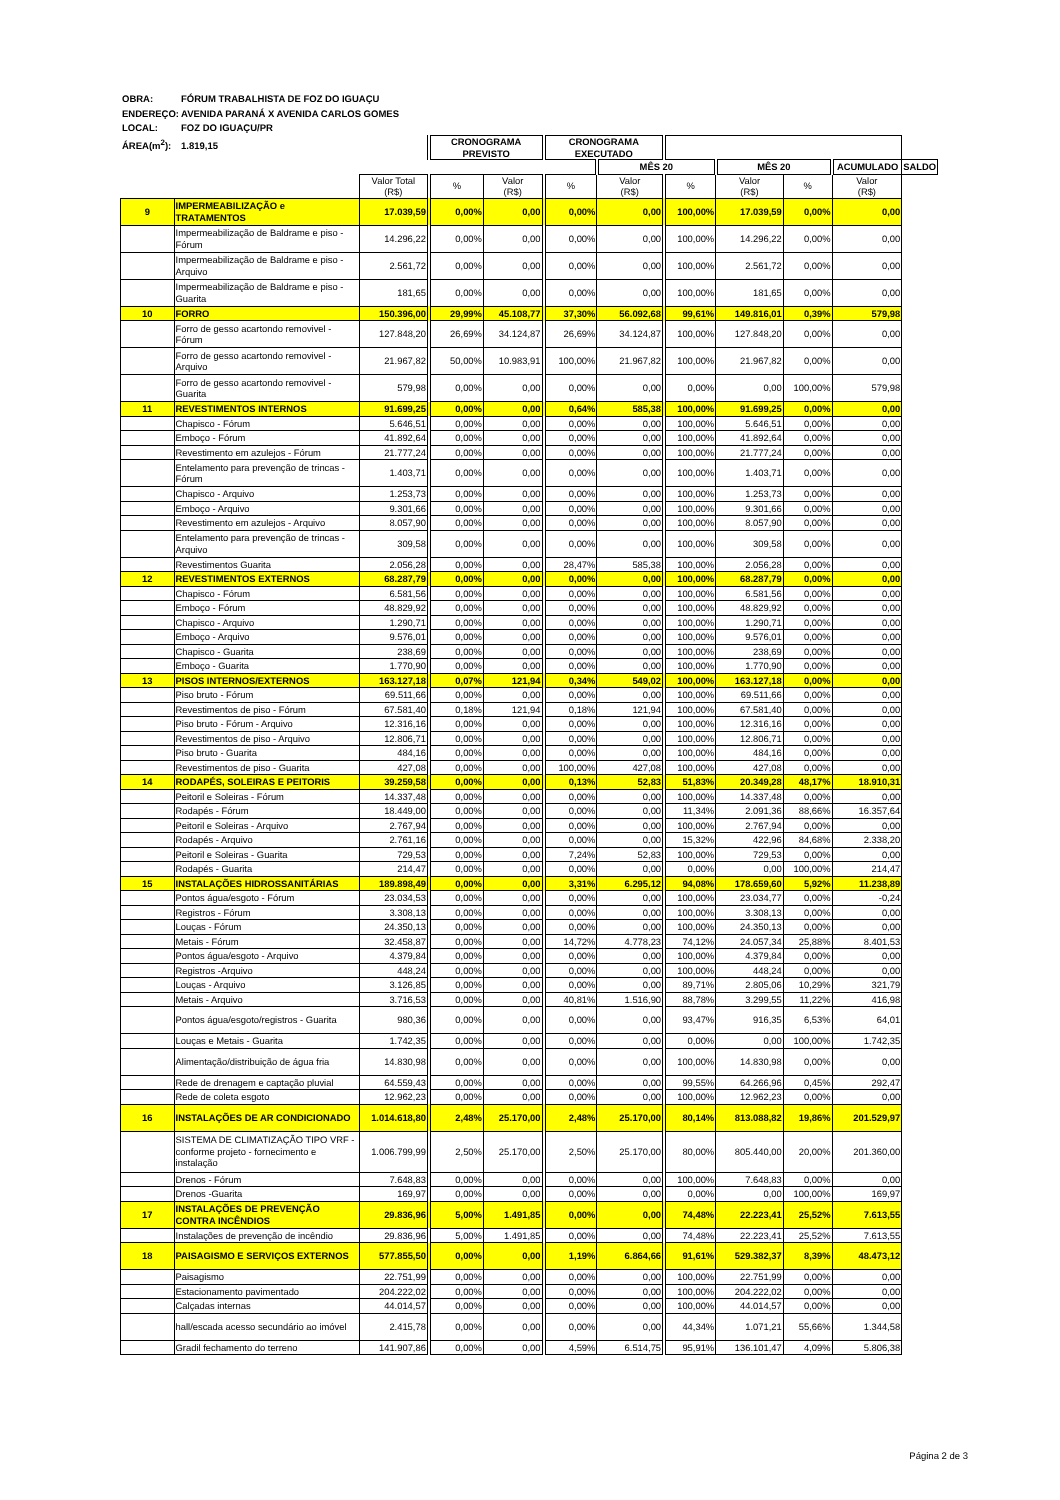OBRA: FÓRUM TRABALHISTA DE FOZ DO IGUAÇU
ENDEREÇO: AVENIDA PARANÁ X AVENIDA CARLOS GOMES
LOCAL: FOZ DO IGUAÇU/PR
ÁREA(m<sup>2</sup>): 1.819,15
| | | | CRONOGRAMA PREVISTO | | CRONOGRAMA EXECUTADO | | | | | | |
| --- | --- | --- | --- | --- | --- | --- | --- | --- | --- | --- | --- |
| | | | | | | MÊS 20 | | MÊS 20 | | ACUMULADO | SALDO |
| | | Valor Total (R$) | % | Valor (R$) | % | Valor (R$) | % | Valor (R$) | % | Valor (R$) | |
| 9 | IMPERMEABILIZAÇÃO e TRATAMENTOS | 17.039,59 | 0,00% | 0,00 | 0,00% | 0,00 | 100,00% | 17.039,59 | 0,00% | 0,00 | |
| | Impermeabilização de Baldrame e piso - Fórum | 14.296,22 | 0,00% | 0,00 | 0,00% | 0,00 | 100,00% | 14.296,22 | 0,00% | 0,00 | |
| | Impermeabilização de Baldrame e piso - Arquivo | 2.561,72 | 0,00% | 0,00 | 0,00% | 0,00 | 100,00% | 2.561,72 | 0,00% | 0,00 | |
| | Impermeabilização de Baldrame e piso - Guarita | 181,65 | 0,00% | 0,00 | 0,00% | 0,00 | 100,00% | 181,65 | 0,00% | 0,00 | |
| 10 | FORRO | 150.396,00 | 29,99% | 45.108,77 | 37,30% | 56.092,68 | 99,61% | 149.816,01 | 0,39% | 579,98 | |
| | Forro de gesso acartondo removivel - Fórum | 127.848,20 | 26,69% | 34.124,87 | 26,69% | 34.124,87 | 100,00% | 127.848,20 | 0,00% | 0,00 | |
| | Forro de gesso acartondo removivel - Arquivo | 21.967,82 | 50,00% | 10.983,91 | 100,00% | 21.967,82 | 100,00% | 21.967,82 | 0,00% | 0,00 | |
| | Forro de gesso acartondo removivel - Guarita | 579,98 | 0,00% | 0,00 | 0,00% | 0,00 | 0,00% | 0,00 | 100,00% | 579,98 | |
| 11 | REVESTIMENTOS INTERNOS | 91.699,25 | 0,00% | 0,00 | 0,64% | 585,38 | 100,00% | 91.699,25 | 0,00% | 0,00 | |
| | Chapisco - Fórum | 5.646,51 | 0,00% | 0,00 | 0,00% | 0,00 | 100,00% | 5.646,51 | 0,00% | 0,00 | |
| | Emboço - Fórum | 41.892,64 | 0,00% | 0,00 | 0,00% | 0,00 | 100,00% | 41.892,64 | 0,00% | 0,00 | |
| | Revestimento em azulejos - Fórum | 21.777,24 | 0,00% | 0,00 | 0,00% | 0,00 | 100,00% | 21.777,24 | 0,00% | 0,00 | |
| | Entelamento para prevenção de trincas - Fórum | 1.403,71 | 0,00% | 0,00 | 0,00% | 0,00 | 100,00% | 1.403,71 | 0,00% | 0,00 | |
| | Chapisco - Arquivo | 1.253,73 | 0,00% | 0,00 | 0,00% | 0,00 | 100,00% | 1.253,73 | 0,00% | 0,00 | |
| | Emboço - Arquivo | 9.301,66 | 0,00% | 0,00 | 0,00% | 0,00 | 100,00% | 9.301,66 | 0,00% | 0,00 | |
| | Revestimento em azulejos - Arquivo | 8.057,90 | 0,00% | 0,00 | 0,00% | 0,00 | 100,00% | 8.057,90 | 0,00% | 0,00 | |
| | Entelamento para prevenção de trincas - Arquivo | 309,58 | 0,00% | 0,00 | 0,00% | 0,00 | 100,00% | 309,58 | 0,00% | 0,00 | |
| | Revestimentos Guarita | 2.056,28 | 0,00% | 0,00 | 28,47% | 585,38 | 100,00% | 2.056,28 | 0,00% | 0,00 | |
| 12 | REVESTIMENTOS EXTERNOS | 68.287,79 | 0,00% | 0,00 | 0,00% | 0,00 | 100,00% | 68.287,79 | 0,00% | 0,00 | |
| | Chapisco - Fórum | 6.581,56 | 0,00% | 0,00 | 0,00% | 0,00 | 100,00% | 6.581,56 | 0,00% | 0,00 | |
| | Emboço - Fórum | 48.829,92 | 0,00% | 0,00 | 0,00% | 0,00 | 100,00% | 48.829,92 | 0,00% | 0,00 | |
| | Chapisco - Arquivo | 1.290,71 | 0,00% | 0,00 | 0,00% | 0,00 | 100,00% | 1.290,71 | 0,00% | 0,00 | |
| | Emboço - Arquivo | 9.576,01 | 0,00% | 0,00 | 0,00% | 0,00 | 100,00% | 9.576,01 | 0,00% | 0,00 | |
| | Chapisco - Guarita | 238,69 | 0,00% | 0,00 | 0,00% | 0,00 | 100,00% | 238,69 | 0,00% | 0,00 | |
| | Emboço - Guarita | 1.770,90 | 0,00% | 0,00 | 0,00% | 0,00 | 100,00% | 1.770,90 | 0,00% | 0,00 | |
| 13 | PISOS INTERNOS/EXTERNOS | 163.127,18 | 0,07% | 121,94 | 0,34% | 549,02 | 100,00% | 163.127,18 | 0,00% | 0,00 | |
| | Piso bruto - Fórum | 69.511,66 | 0,00% | 0,00 | 0,00% | 0,00 | 100,00% | 69.511,66 | 0,00% | 0,00 | |
| | Revestimentos de piso - Fórum | 67.581,40 | 0,18% | 121,94 | 0,18% | 121,94 | 100,00% | 67.581,40 | 0,00% | 0,00 | |
| | Piso bruto - Fórum - Arquivo | 12.316,16 | 0,00% | 0,00 | 0,00% | 0,00 | 100,00% | 12.316,16 | 0,00% | 0,00 | |
| | Revestimentos de piso - Arquivo | 12.806,71 | 0,00% | 0,00 | 0,00% | 0,00 | 100,00% | 12.806,71 | 0,00% | 0,00 | |
| | Piso bruto - Guarita | 484,16 | 0,00% | 0,00 | 0,00% | 0,00 | 100,00% | 484,16 | 0,00% | 0,00 | |
| | Revestimentos de piso - Guarita | 427,08 | 0,00% | 0,00 | 100,00% | 427,08 | 100,00% | 427,08 | 0,00% | 0,00 | |
| 14 | RODAPÉS, SOLEIRAS E PEITORIS | 39.259,58 | 0,00% | 0,00 | 0,13% | 52,83 | 51,83% | 20.349,28 | 48,17% | 18.910,31 | |
| | Peitoril e Soleiras - Fórum | 14.337,48 | 0,00% | 0,00 | 0,00% | 0,00 | 100,00% | 14.337,48 | 0,00% | 0,00 | |
| | Rodapés - Fórum | 18.449,00 | 0,00% | 0,00 | 0,00% | 0,00 | 11,34% | 2.091,36 | 88,66% | 16.357,64 | |
| | Peitoril e Soleiras - Arquivo | 2.767,94 | 0,00% | 0,00 | 0,00% | 0,00 | 100,00% | 2.767,94 | 0,00% | 0,00 | |
| | Rodapés - Arquivo | 2.761,16 | 0,00% | 0,00 | 0,00% | 0,00 | 15,32% | 422,96 | 84,68% | 2.338,20 | |
| | Peitoril e Soleiras - Guarita | 729,53 | 0,00% | 0,00 | 7,24% | 52,83 | 100,00% | 729,53 | 0,00% | 0,00 | |
| | Rodapés - Guarita | 214,47 | 0,00% | 0,00 | 0,00% | 0,00 | 0,00% | 0,00 | 100,00% | 214,47 | |
| 15 | INSTALAÇÕES HIDROSSANITÁRIAS | 189.898,49 | 0,00% | 0,00 | 3,31% | 6.295,12 | 94,08% | 178.659,60 | 5,92% | 11.238,89 | |
| | Pontos água/esgoto - Fórum | 23.034,53 | 0,00% | 0,00 | 0,00% | 0,00 | 100,00% | 23.034,77 | 0,00% | -0,24 | |
| | Registros - Fórum | 3.308,13 | 0,00% | 0,00 | 0,00% | 0,00 | 100,00% | 3.308,13 | 0,00% | 0,00 | |
| | Louças - Fórum | 24.350,13 | 0,00% | 0,00 | 0,00% | 0,00 | 100,00% | 24.350,13 | 0,00% | 0,00 | |
| | Metais - Fórum | 32.458,87 | 0,00% | 0,00 | 14,72% | 4.778,23 | 74,12% | 24.057,34 | 25,88% | 8.401,53 | |
| | Pontos água/esgoto - Arquivo | 4.379,84 | 0,00% | 0,00 | 0,00% | 0,00 | 100,00% | 4.379,84 | 0,00% | 0,00 | |
| | Registros -Arquivo | 448,24 | 0,00% | 0,00 | 0,00% | 0,00 | 100,00% | 448,24 | 0,00% | 0,00 | |
| | Louças - Arquivo | 3.126,85 | 0,00% | 0,00 | 0,00% | 0,00 | 89,71% | 2.805,06 | 10,29% | 321,79 | |
| | Metais - Arquivo | 3.716,53 | 0,00% | 0,00 | 40,81% | 1.516,90 | 88,78% | 3.299,55 | 11,22% | 416,98 | |
| | Pontos água/esgoto/registros - Guarita | 980,36 | 0,00% | 0,00 | 0,00% | 0,00 | 93,47% | 916,35 | 6,53% | 64,01 | |
| | Louças e Metais - Guarita | 1.742,35 | 0,00% | 0,00 | 0,00% | 0,00 | 0,00% | 0,00 | 100,00% | 1.742,35 | |
| | Alimentação/distribuição de água fria | 14.830,98 | 0,00% | 0,00 | 0,00% | 0,00 | 100,00% | 14.830,98 | 0,00% | 0,00 | |
| | Rede de drenagem e captação pluvial | 64.559,43 | 0,00% | 0,00 | 0,00% | 0,00 | 99,55% | 64.266,96 | 0,45% | 292,47 | |
| | Rede de coleta esgoto | 12.962,23 | 0,00% | 0,00 | 0,00% | 0,00 | 100,00% | 12.962,23 | 0,00% | 0,00 | |
| 16 | INSTALAÇÕES DE AR CONDICIONADO | 1.014.618,80 | 2,48% | 25.170,00 | 2,48% | 25.170,00 | 80,14% | 813.088,82 | 19,86% | 201.529,97 | |
| | SISTEMA DE CLIMATIZAÇÃO TIPO VRF - conforme projeto - fornecimento e instalação | 1.006.799,99 | 2,50% | 25.170,00 | 2,50% | 25.170,00 | 80,00% | 805.440,00 | 20,00% | 201.360,00 | |
| | Drenos - Fórum | 7.648,83 | 0,00% | 0,00 | 0,00% | 0,00 | 100,00% | 7.648,83 | 0,00% | 0,00 | |
| | Drenos -Guarita | 169,97 | 0,00% | 0,00 | 0,00% | 0,00 | 0,00% | 0,00 | 100,00% | 169,97 | |
| 17 | INSTALAÇÕES DE PREVENÇÃO CONTRA INCÊNDIOS | 29.836,96 | 5,00% | 1.491,85 | 0,00% | 0,00 | 74,48% | 22.223,41 | 25,52% | 7.613,55 | |
| | Instalações de prevenção de incêndio | 29.836,96 | 5,00% | 1.491,85 | 0,00% | 0,00 | 74,48% | 22.223,41 | 25,52% | 7.613,55 | |
| 18 | PAISAGISMO E SERVIÇOS EXTERNOS | 577.855,50 | 0,00% | 0,00 | 1,19% | 6.864,66 | 91,61% | 529.382,37 | 8,39% | 48.473,12 | |
| | Paisagismo | 22.751,99 | 0,00% | 0,00 | 0,00% | 0,00 | 100,00% | 22.751,99 | 0,00% | 0,00 | |
| | Estacionamento pavimentado | 204.222,02 | 0,00% | 0,00 | 0,00% | 0,00 | 100,00% | 204.222,02 | 0,00% | 0,00 | |
| | Calçadas internas | 44.014,57 | 0,00% | 0,00 | 0,00% | 0,00 | 100,00% | 44.014,57 | 0,00% | 0,00 | |
| | hall/escada acesso secundário ao imóvel | 2.415,78 | 0,00% | 0,00 | 0,00% | 0,00 | 44,34% | 1.071,21 | 55,66% | 1.344,58 | |
| | Gradil fechamento do terreno | 141.907,86 | 0,00% | 0,00 | 4,59% | 6.514,75 | 95,91% | 136.101,47 | 4,09% | 5.806,38 | |
Página 2 de 3